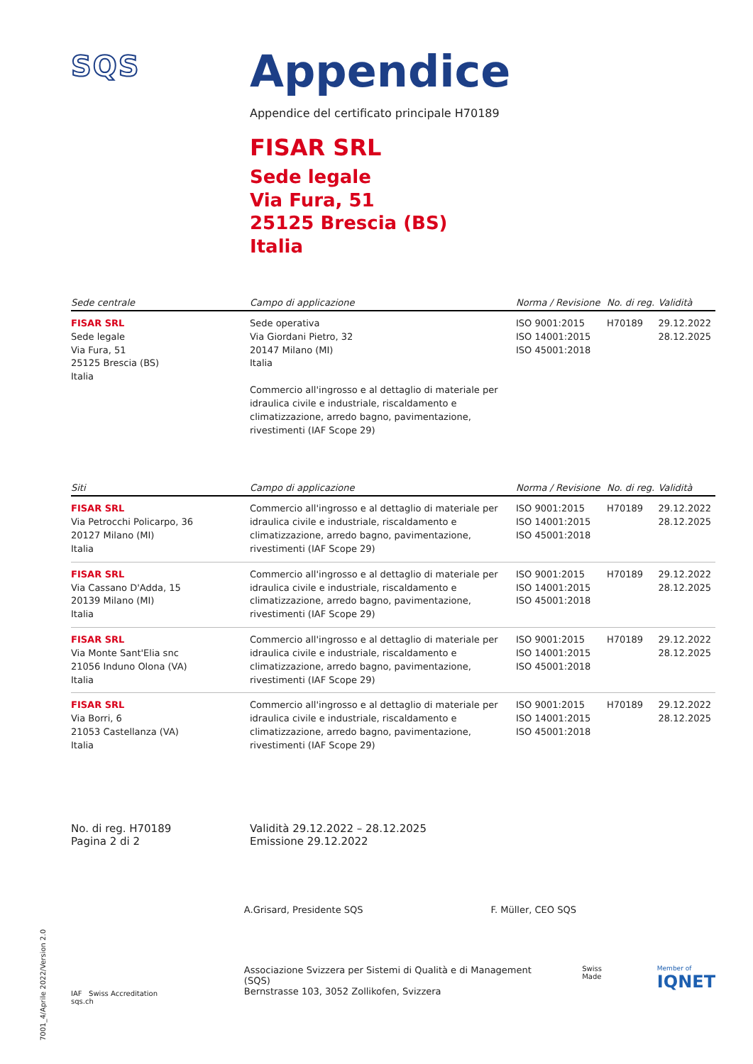7001_4/Aprile 2022/Version 2.0
SQS
Appendice
Appendice del certificato principale H70189
FISAR SRL
Sede legale
Via Fura, 51
25125 Brescia (BS)
Italia
| Sede centrale | Campo di applicazione | Norma / Revisione | No. di reg. | Validità |
| --- | --- | --- | --- | --- |
| FISAR SRL Sede legale Via Fura, 51 25125 Brescia (BS) Italia | Sede operativa Via Giordani Pietro, 32 20147 Milano (MI) Italia Commercio all'ingrosso e al dettaglio di materiale per idraulica civile e industriale, riscaldamento e climatizzazione, arredo bagno, pavimentazione, rivestimenti (IAF Scope 29) | ISO 9001:2015 ISO 14001:2015 ISO 45001:2018 | H70189 | 29.12.2022 28.12.2025 |
| Siti | Campo di applicazione | Norma / Revisione | No. di reg. | Validità |
| --- | --- | --- | --- | --- |
| FISAR SRL Via Petrocchi Policarpo, 36 20127 Milano (MI) Italia | Commercio all'ingrosso e al dettaglio di materiale per idraulica civile e industriale, riscaldamento e climatizzazione, arredo bagno, pavimentazione, rivestimenti (IAF Scope 29) | ISO 9001:2015 ISO 14001:2015 ISO 45001:2018 | H70189 | 29.12.2022 28.12.2025 |
| FISAR SRL Via Cassano D'Adda, 15 20139 Milano (MI) Italia | Commercio all'ingrosso e al dettaglio di materiale per idraulica civile e industriale, riscaldamento e climatizzazione, arredo bagno, pavimentazione, rivestimenti (IAF Scope 29) | ISO 9001:2015 ISO 14001:2015 ISO 45001:2018 | H70189 | 29.12.2022 28.12.2025 |
| FISAR SRL Via Monte Sant'Elia snc 21056 Induno Olona (VA) Italia | Commercio all'ingrosso e al dettaglio di materiale per idraulica civile e industriale, riscaldamento e climatizzazione, arredo bagno, pavimentazione, rivestimenti (IAF Scope 29) | ISO 9001:2015 ISO 14001:2015 ISO 45001:2018 | H70189 | 29.12.2022 28.12.2025 |
| FISAR SRL Via Borri, 6 21053 Castellanza (VA) Italia | Commercio all'ingrosso e al dettaglio di materiale per idraulica civile e industriale, riscaldamento e climatizzazione, arredo bagno, pavimentazione, rivestimenti (IAF Scope 29) | ISO 9001:2015 ISO 14001:2015 ISO 45001:2018 | H70189 | 29.12.2022 28.12.2025 |
No. di reg. H70189
Pagina 2 di 2
Validità 29.12.2022 – 28.12.2025
Emissione 29.12.2022
IAF Swiss Accreditation
sqs.ch
A.Grisard, Presidente SQS F. Müller, CEO SQS
Associazione Svizzera per Sistemi di Qualità e di Management (SQS)
Bernstrasse 103, 3052 Zollikofen, Svizzera
Swiss Made Member of
IQNET